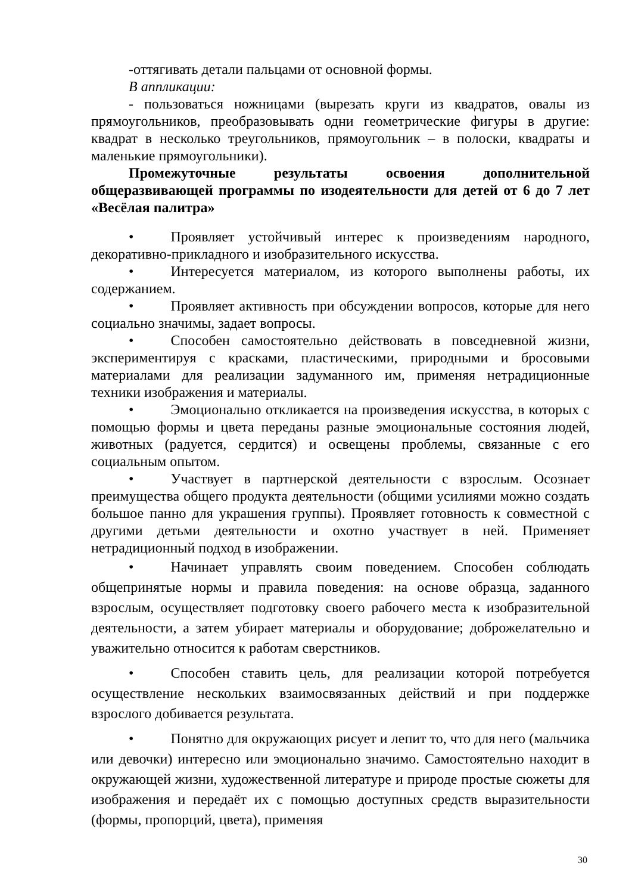-оттягивать детали пальцами от основной формы.
В аппликации:
- пользоваться ножницами (вырезать круги из квадратов, овалы из прямоугольников, преобразовывать одни геометрические фигуры в другие: квадрат в несколько треугольников, прямоугольник – в полоски, квадраты и маленькие прямоугольники).
Промежуточные результаты освоения дополнительной общеразвивающей программы по изодеятельности для детей от 6 до 7 лет «Весёлая палитра»
• Проявляет устойчивый интерес к произведениям народного, декоративно-прикладного и изобразительного искусства.
• Интересуется материалом, из которого выполнены работы, их содержанием.
• Проявляет активность при обсуждении вопросов, которые для него социально значимы, задает вопросы.
• Способен самостоятельно действовать в повседневной жизни, экспериментируя с красками, пластическими, природными и бросовыми материалами для реализации задуманного им, применяя нетрадиционные техники изображения и материалы.
• Эмоционально откликается на произведения искусства, в которых с помощью формы и цвета переданы разные эмоциональные состояния людей, животных (радуется, сердится) и освещены проблемы, связанные с его социальным опытом.
• Участвует в партнерской деятельности с взрослым. Осознает преимущества общего продукта деятельности (общими усилиями можно создать большое панно для украшения группы). Проявляет готовность к совместной с другими детьми деятельности и охотно участвует в ней. Применяет нетрадиционный подход в изображении.
• Начинает управлять своим поведением. Способен соблюдать общепринятые нормы и правила поведения: на основе образца, заданного взрослым, осуществляет подготовку своего рабочего места к изобразительной деятельности, а затем убирает материалы и оборудование; доброжелательно и уважительно относится к работам сверстников.
• Способен ставить цель, для реализации которой потребуется осуществление нескольких взаимосвязанных действий и при поддержке взрослого добивается результата.
• Понятно для окружающих рисует и лепит то, что для него (мальчика или девочки) интересно или эмоционально значимо. Самостоятельно находит в окружающей жизни, художественной литературе и природе простые сюжеты для изображения и передаёт их с помощью доступных средств выразительности (формы, пропорций, цвета), применяя
30